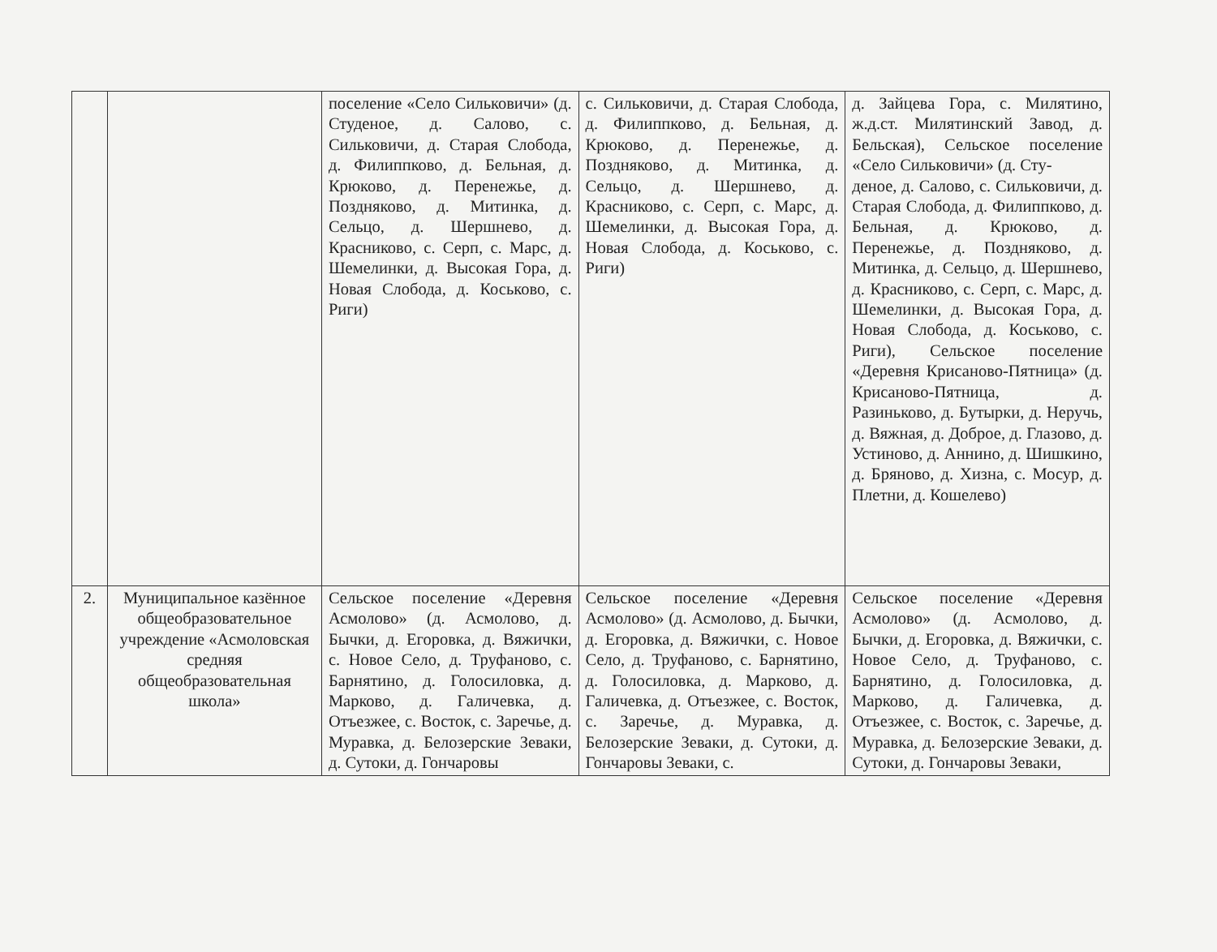| | | поселение «Село Сильковичи» (д. Студеное, д. Салово, с. Сильковичи, д. Старая Слобода, д. Филиппково, д. Бельная, д. Крюково, д. Перенежье, д. Поздняково, д. Митинка, д. Сельцо, д. Шершнево, д. Красниково, с. Серп, с. Марс, д. Шемелинки, д. Высокая Гора, д. Новая Слобода, д. Коськово, с. Риги) | с. Сильковичи, д. Старая Слобода, д. Филиппково, д. Бельная, д. Крюково, д. Перенежье, д. Поздняково, д. Митинка, д. Сельцо, д. Шершнево, д. Красниково, с. Серп, с. Марс, д. Шемелинки, д. Высокая Гора, д. Новая Слобода, д. Коськово, с. Риги) | д. Зайцева Гора, с. Милятино, ж.д.ст. Милятинский Завод, д. Бельская), Сельское поселение «Село Сильковичи» (д. Сту- деное, д. Салово, с. Сильковичи, д. Старая Слобода, д. Филиппково, д. Бельная, д. Крюково, д. Перенежье, д. Поздняково, д. Митинка, д. Сельцо, д. Шершнево, д. Красниково, с. Серп, с. Марс, д. Шемелинки, д. Высокая Гора, д. Новая Слобода, д. Коськово, с. Риги), Сельское поселение «Деревня Крисаново-Пятница» (д. Крисаново-Пятница, д. Разиньково, д. Бутырки, д. Неручь, д. Вяжная, д. Доброе, д. Глазово, д. Устиново, д. Аннино, д. Шишкино, д. Бряново, д. Хизна, с. Мосур, д. Плетни, д. Кошелево) |
| 2. | Муниципальное казённое общеобразовательное учреждение «Асмоловская средняя общеобразовательная школа» | Сельское поселение «Деревня Асмолово» (д. Асмолово, д. Бычки, д. Егоровка, д. Вяжички, с. Новое Село, д. Труфаново, с. Барнятино, д. Голосиловка, д. Марково, д. Галичевка, д. Отъезжее, с. Восток, с. Заречье, д. Муравка, д. Белозерские Зеваки, д. Сутоки, д. Гончаровы | Сельское поселение «Деревня Асмолово» (д. Асмолово, д. Бычки, д. Егоровка, д. Вяжички, с. Новое Село, д. Труфаново, с. Барнятино, д. Голосиловка, д. Марково, д. Галичевка, д. Отъезжее, с. Восток, с. Заречье, д. Муравка, д. Белозерские Зеваки, д. Сутоки, д. Гончаровы Зеваки, с. | Сельское поселение «Деревня Асмолово» (д. Асмолово, д. Бычки, д. Егоровка, д. Вяжички, с. Новое Село, д. Труфаново, с. Барнятино, д. Голосиловка, д. Марково, д. Галичевка, д. Отъезжее, с. Восток, с. Заречье, д. Муравка, д. Белозерские Зеваки, д. Сутоки, д. Гончаровы Зеваки, |